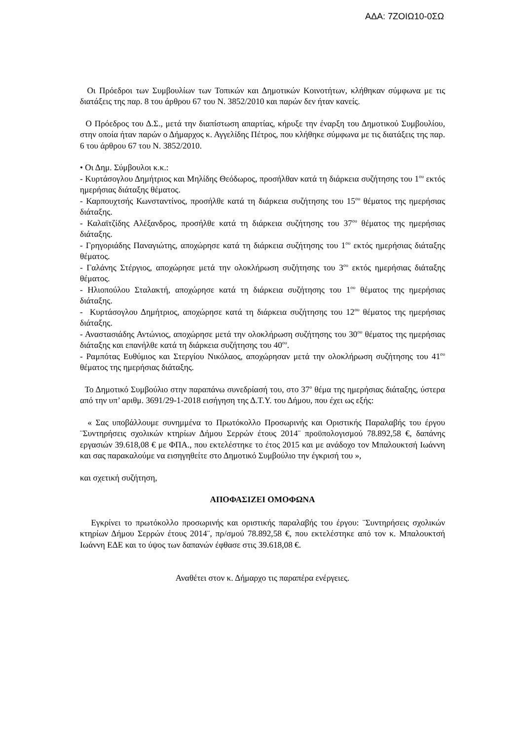ΑΔΑ: 7ΖΟΙΩ10-0ΣΩ
Οι Πρόεδροι των Συμβουλίων των Τοπικών και Δημοτικών Κοινοτήτων, κλήθηκαν σύμφωνα με τις διατάξεις της παρ. 8 του άρθρου 67 του Ν. 3852/2010 και παρών δεν ήταν κανείς.
Ο Πρόεδρος του Δ.Σ., μετά την διαπίστωση απαρτίας, κήρυξε την έναρξη του Δημοτικού Συμβουλίου, στην οποία ήταν παρών ο Δήμαρχος κ. Αγγελίδης Πέτρος, που κλήθηκε σύμφωνα με τις διατάξεις της παρ. 6 του άρθρου 67 του Ν. 3852/2010.
• Οι Δημ. Σύμβουλοι κ.κ.:
- Κυρτάσογλου Δημήτριος και Μηλίδης Θεόδωρος, προσήλθαν κατά τη διάρκεια συζήτησης του 1<sup>ου</sup> εκτός ημερήσιας διάταξης θέματος.
- Καρπουχτσής Κωνσταντίνος, προσήλθε κατά τη διάρκεια συζήτησης του 15<sup>ου</sup> θέματος της ημερήσιας διάταξης.
- Καλαϊτζίδης Αλέξανδρος, προσήλθε κατά τη διάρκεια συζήτησης του 37<sup>ου</sup> θέματος της ημερήσιας διάταξης.
- Γρηγοριάδης Παναγιώτης, αποχώρησε κατά τη διάρκεια συζήτησης του 1<sup>ου</sup> εκτός ημερήσιας διάταξης θέματος.
- Γαλάνης Στέργιος, αποχώρησε μετά την ολοκλήρωση συζήτησης του 3<sup>ου</sup> εκτός ημερήσιας διάταξης θέματος.
- Ηλιοπούλου Σταλακτή, αποχώρησε κατά τη διάρκεια συζήτησης του 1<sup>ου</sup> θέματος της ημερήσιας διάταξης.
- Κυρτάσογλου Δημήτριος, αποχώρησε κατά τη διάρκεια συζήτησης του 12<sup>ου</sup> θέματος της ημερήσιας διάταξης.
- Αναστασιάδης Αντώνιος, αποχώρησε μετά την ολοκλήρωση συζήτησης του 30<sup>ου</sup> θέματος της ημερήσιας διάταξης και επανήλθε κατά τη διάρκεια συζήτησης του 40<sup>ου</sup>.
- Ραμπότας Ευθύμιος και Στεργίου Νικόλαος, αποχώρησαν μετά την ολοκλήρωση συζήτησης του 41<sup>ου</sup> θέματος της ημερήσιας διάταξης.
Το Δημοτικό Συμβούλιο στην παραπάνω συνεδρίασή του, στο 37<sup>ο</sup> θέμα της ημερήσιας διάταξης, ύστερα από την υπ’ αριθμ. 3691/29-1-2018 εισήγηση της Δ.Τ.Υ. του Δήμου, που έχει ως εξής:
« Σας υποβάλλουμε συνημμένα το Πρωτόκολλο Προσωρινής και Οριστικής Παραλαβής του έργου ¨Συντηρήσεις σχολικών κτηρίων Δήμου Σερρών έτους 2014¨ προϋπολογισμού 78.892,58 €, δαπάνης εργασιών 39.618,08 € με ΦΠΑ., που εκτελέστηκε το έτος 2015 και με ανάδοχο τον Μπαλουκτσή Ιωάννη και σας παρακαλούμε να εισηγηθείτε στο Δημοτικό Συμβούλιο την έγκρισή του »,
και σχετική συζήτηση,
ΑΠΟΦΑΣΙΖΕΙ ΟΜΟΦΩΝΑ
Εγκρίνει το πρωτόκολλο προσωρινής και οριστικής παραλαβής του έργου: ¨Συντηρήσεις σχολικών κτηρίων Δήμου Σερρών έτους 2014¨, πρ/σμού 78.892,58 €, που εκτελέστηκε από τον κ. Μπαλουκτσή Ιωάννη ΕΔΕ και το ύψος των δαπανών έφθασε στις 39.618,08 €.
Αναθέτει στον κ. Δήμαρχο τις παραπέρα ενέργειες.